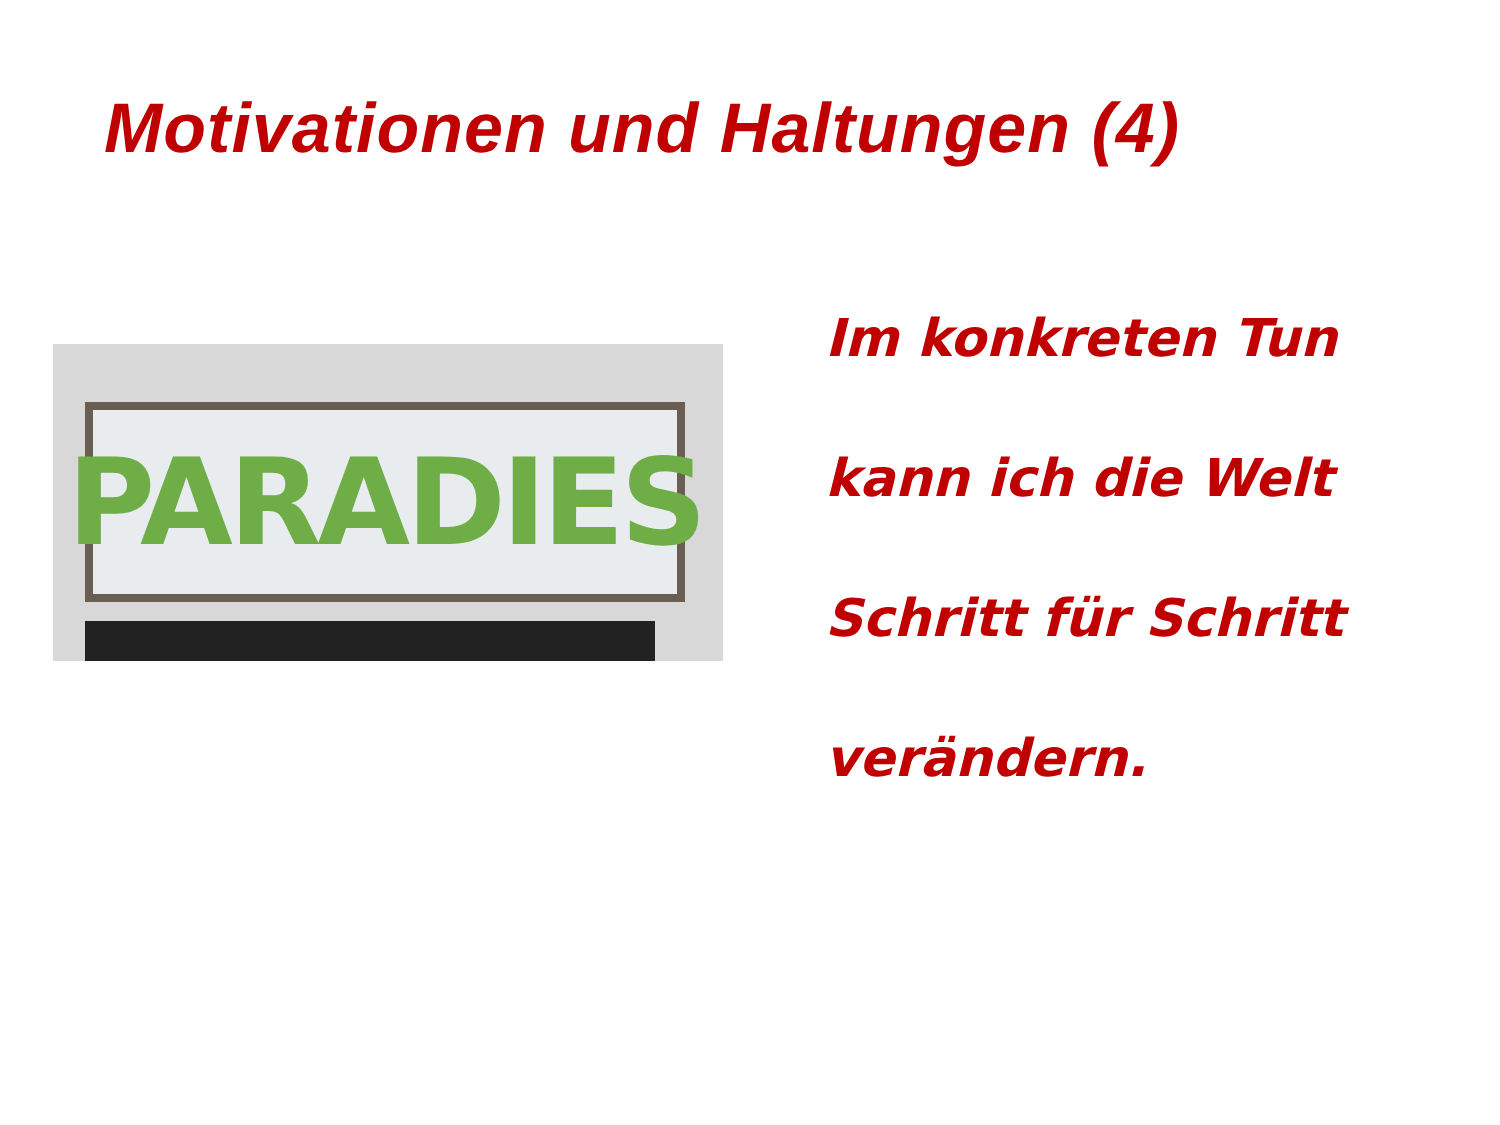Motivationen und Haltungen (4)
PARADIES
Im konkreten Tun
kann ich die Welt
Schritt für Schritt
verändern.